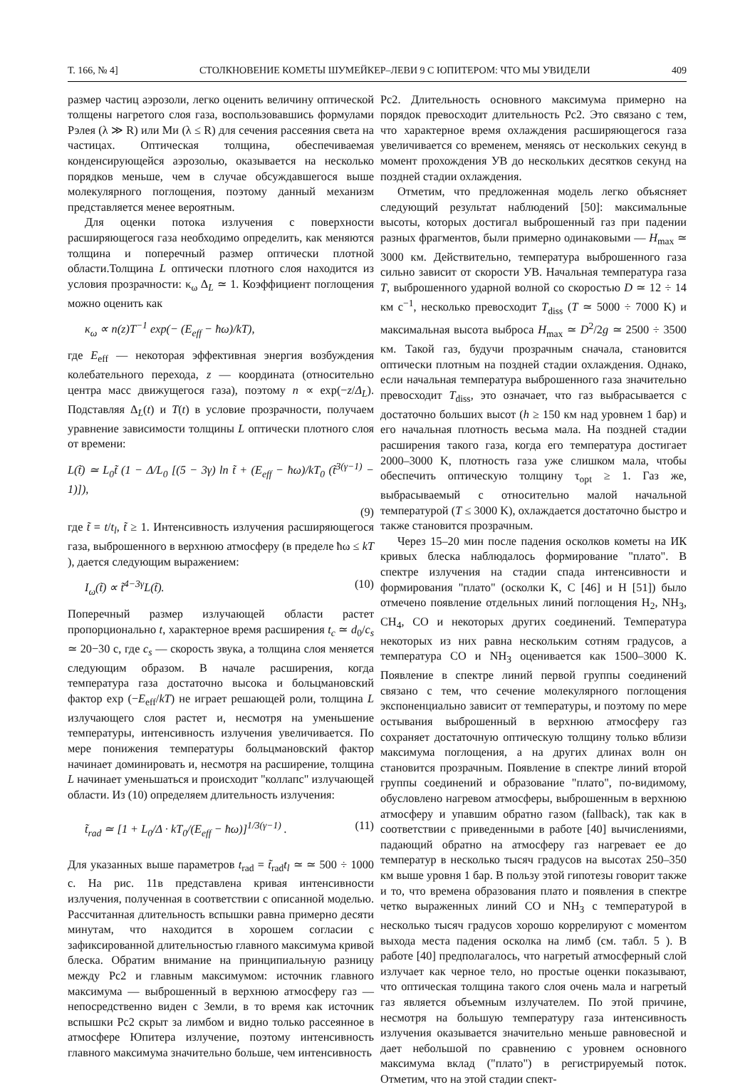Т. 166, № 4] СТОЛКНОВЕНИЕ КОМЕТЫ ШУМЕЙКЕР–ЛЕВИ 9 С ЮПИТЕРОМ: ЧТО МЫ УВИДЕЛИ 409
размер частиц аэрозоли, легко оценить величину оптической толщены нагретого слоя газа, воспользовавшись формулами Рэлея (λ ≫ R) или Ми (λ ≤ R) для сечения рассеяния света на частицах. Оптическая толщина, обеспечиваемая конденсирующейся аэрозолью, оказывается на несколько порядков меньше, чем в случае обсуждавшегося выше молекулярного поглощения, поэтому данный механизм представляется менее вероятным.
Для оценки потока излучения с поверхности расширяющегося газа необходимо определить, как меняются толщина и поперечный размер оптически плотной области.Толщина L оптически плотного слоя находится из условия прозрачности: κ<sub>ω</sub> Δ<sub>L</sub> ≃ 1. Коэффициент поглощения можно оценить как
κ<sub>ω</sub> ∝ n(z)T<sup>−1</sup> exp(− (E<sub>eff</sub> − ħω)/kT),
где E<sub>eff</sub> — некоторая эффективная энергия возбуждения колебательного перехода, z — координата (относительно центра масс движущегося газа), поэтому n ∝ exp(−z/Δ<sub>L</sub>). Подставляя Δ<sub>L</sub>(t) и T(t) в условие прозрачности, получаем уравнение зависимости толщины L оптически плотного слоя от времени:
L(t̃) ≃ L<sub>0</sub>t̃ (1 − Δ/L<sub>0</sub> [(5 − 3γ) ln t̃ + (E<sub>eff</sub> − ħω)/kT<sub>0</sub> (t̃<sup>3(γ−1)</sup> − 1)]),
(9)
где t̃ = t/t<sub>l</sub>, t̃ ≥ 1. Интенсивность излучения расширяющегося газа, выброшенного в верхнюю атмосферу (в пределе ħω ≤ kT ), дается следующим выражением:
I<sub>ω</sub>(t̃) ∝ t̃<sup>4−3γ</sup>L(t̃). (10)
Поперечный размер излучающей области растет пропорционально t, характерное время расширения t<sub>c</sub> ≃ d<sub>0</sub>/c<sub>s</sub> ≃ 20−30 с, где c<sub>s</sub> — скорость звука, а толщина слоя меняется следующим образом. В начале расширения, когда температура газа достаточно высока и больцмановский фактор exp (−E<sub>eff</sub>/kT) не играет решающей роли, толщина L излучающего слоя растет и, несмотря на уменьшение температуры, интенсивность излучения увеличивается. По мере понижения температуры больцмановский фактор начинает доминировать и, несмотря на расширение, толщина L начинает уменьшаться и происходит "коллапс" излучающей области. Из (10) определяем длительность излучения:
t̃<sub>rad</sub> ≃ [1 + L<sub>0</sub>/Δ · kT<sub>0</sub>/(E<sub>eff</sub> − ħω)]<sup>1/3(γ−1)</sup> . (11)
Для указанных выше параметров t<sub>rad</sub> = t̃<sub>rad</sub>t<sub>l</sub> ≃ ≃ 500 ÷ 1000 с. На рис. 11в представлена кривая интенсивности излучения, полученная в соответствии с описанной моделью. Рассчитанная длительность вспышки равна примерно десяти минутам, что находится в хорошем согласии с зафиксированной длительностью главного максимума кривой блеска. Обратим внимание на принципиальную разницу между Pc2 и главным максимумом: источник главного максимума — выброшенный в верхнюю атмосферу газ — непосредственно виден с Земли, в то время как источник вспышки Pc2 скрыт за лимбом и видно только рассеянное в атмосфере Юпитера излучение, поэтому интенсивность главного максимума значительно больше, чем интенсивность
Pc2. Длительность основного максимума примерно на порядок превосходит длительность Pc2. Это связано с тем, что характерное время охлаждения расширяющегося газа увеличивается со временем, меняясь от нескольких секунд в момент прохождения УВ до нескольких десятков секунд на поздней стадии охлаждения.
Отметим, что предложенная модель легко объясняет следующий результат наблюдений [50]: максимальные высоты, которых достигал выброшенный газ при падении разных фрагментов, были примерно одинаковыми — H<sub>max</sub> ≃ 3000 км. Действительно, температура выброшенного газа сильно зависит от скорости УВ. Начальная температура газа T, выброшенного ударной волной со скоростью D ≃ 12 ÷ 14 км с<sup>−1</sup>, несколько превосходит T<sub>diss</sub> (T ≃ 5000 ÷ 7000 K) и максимальная высота выброса H<sub>max</sub> ≃ D<sup>2</sup>/2g ≃ 2500 ÷ 3500 км. Такой газ, будучи прозрачным сначала, становится оптически плотным на поздней стадии охлаждения. Однако, если начальная температура выброшенного газа значительно превосходит T<sub>diss</sub>, это означает, что газ выбрасывается с достаточно больших высот (h ≥ 150 км над уровнем 1 бар) и его начальная плотность весьма мала. На поздней стадии расширения такого газа, когда его температура достигает 2000–3000 K, плотность газа уже слишком мала, чтобы обеспечить оптическую толщину τ<sub>opt</sub> ≥ 1. Газ же, выбрасываемый с относительно малой начальной температурой (T ≤ 3000 K), охлаждается достаточно быстро и также становится прозрачным.
Через 15–20 мин после падения осколков кометы на ИК кривых блеска наблюдалось формирование "плато". В спектре излучения на стадии спада интенсивности и формирования "плато" (осколки K, C [46] и H [51]) было отмечено появление отдельных линий поглощения H<sub>2</sub>, NH<sub>3</sub>, CH<sub>4</sub>, CO и некоторых других соединений. Температура некоторых из них равна нескольким сотням градусов, а температура CO и NH<sub>3</sub> оценивается как 1500–3000 K. Появление в спектре линий первой группы соединений связано с тем, что сечение молекулярного поглощения экспоненциально зависит от температуры, и поэтому по мере остывания выброшенный в верхнюю атмосферу газ сохраняет достаточную оптическую толщину только вблизи максимума поглощения, а на других длинах волн он становится прозрачным. Появление в спектре линий второй группы соединений и образование "плато", по-видимому, обусловлено нагревом атмосферы, выброшенным в верхнюю атмосферу и упавшим обратно газом (fallback), так как в соответствии с приведенными в работе [40] вычислениями, падающий обратно на атмосферу газ нагревает ее до температур в несколько тысяч градусов на высотах 250–350 км выше уровня 1 бар. В пользу этой гипотезы говорит также и то, что времена образования плато и появления в спектре четко выраженных линий CO и NH<sub>3</sub> с температурой в несколько тысяч градусов хорошо коррелируют с моментом выхода места падения осколка на лимб (см. табл. 5 ). В работе [40] предполагалось, что нагретый атмосферный слой излучает как черное тело, но простые оценки показывают, что оптическая толщина такого слоя очень мала и нагретый газ является объемным излучателем. По этой причине, несмотря на большую температуру газа интенсивность излучения оказывается значительно меньше равновесной и дает небольшой по сравнению с уровнем основного максимума вклад ("плато") в регистрируемый поток. Отметим, что на этой стадии спект-